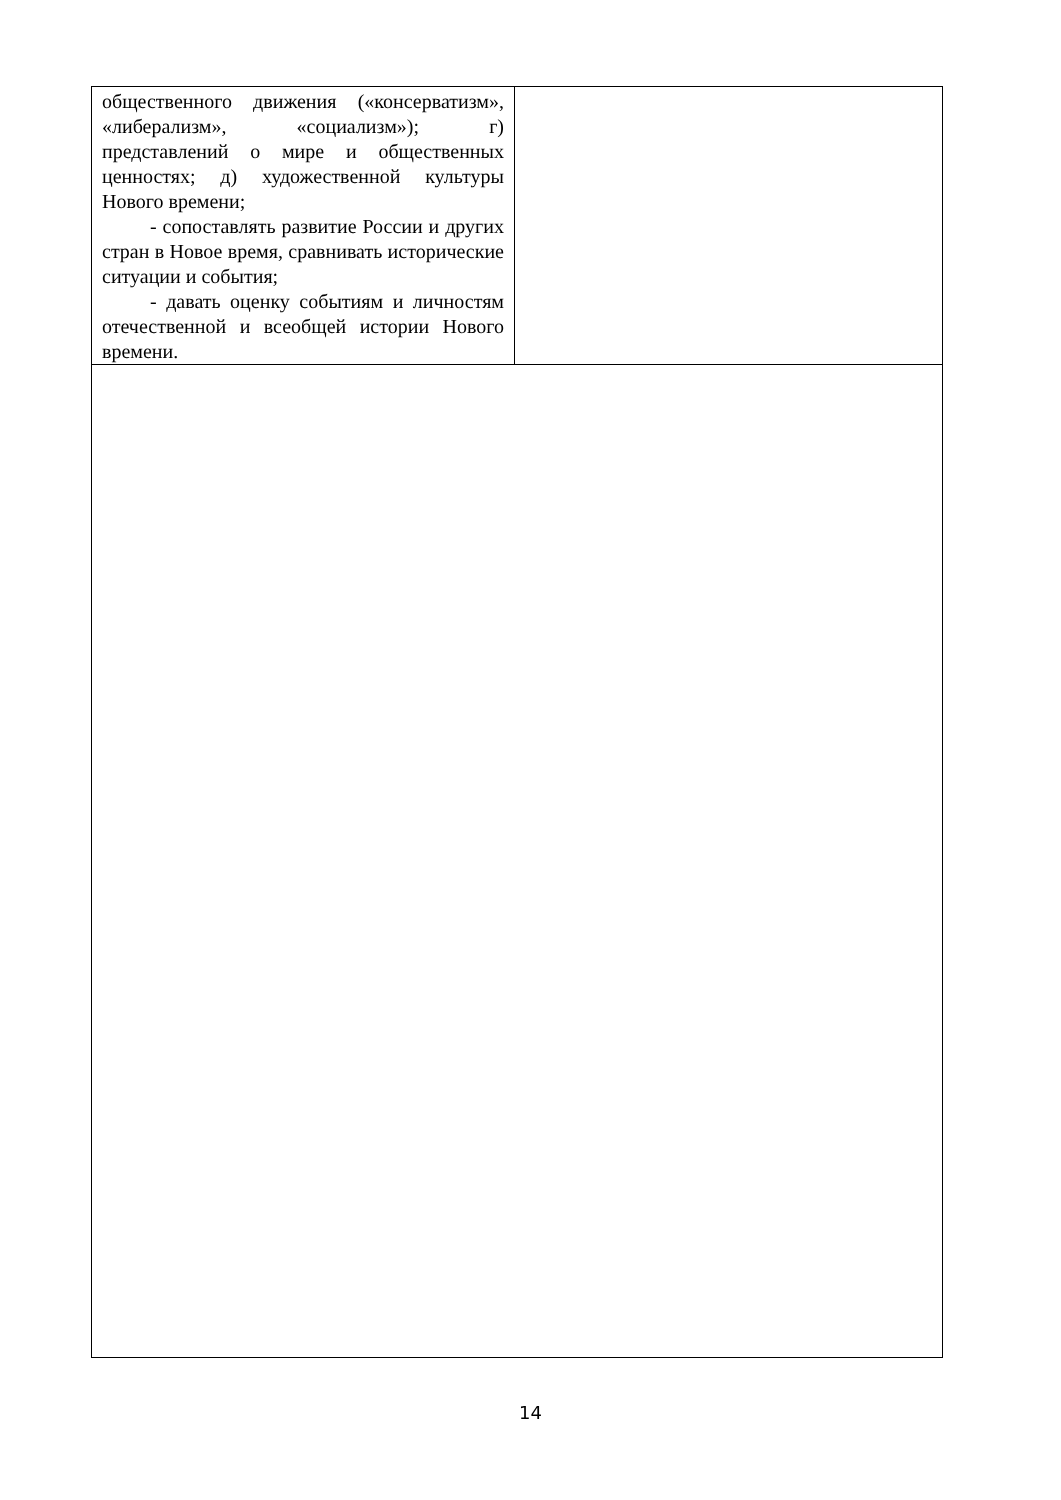| общественного движения («консерватизм», «либерализм», «социализм»); г) представлений о мире и общественных ценностях; д) художественной культуры Нового времени; - сопоставлять развитие России и других стран в Новое время, сравнивать исторические ситуации и события; - давать оценку событиям и личностям отечественной и всеобщей истории Нового времени. | |
14